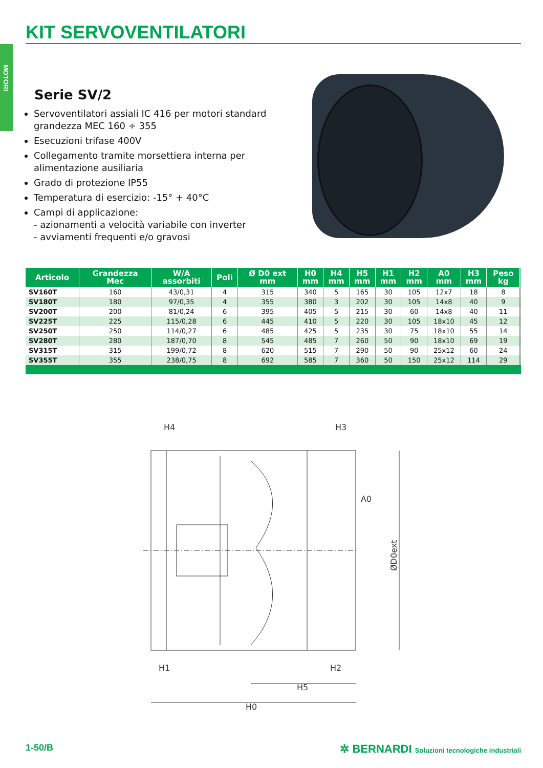KIT SERVOVENTILATORI
MOTORI
Serie SV/2
Servoventilatori assiali IC 416 per motori standard grandezza MEC 160 ÷ 355
Esecuzioni trifase 400V
Collegamento tramite morsettiera interna per alimentazione ausiliaria
Grado di protezione IP55
Temperatura di esercizio: -15° + 40°C
Campi di applicazione:
- azionamenti a velocità variabile con inverter
- avviamenti frequenti e/o gravosi
| Articolo | Grandezza Mec | W/A assorbiti | Poli | Ø D0 ext mm | H0 mm | H4 mm | H5 mm | H1 mm | H2 mm | A0 mm | H3 mm | Peso kg | |
| --- | --- | --- | --- | --- | --- | --- | --- | --- | --- | --- | --- | --- | --- |
| SV160T | 160 | 43/0,31 | 4 | 315 | 340 | 5 | 165 | 30 | 105 | 12x7 | 18 | 8 | |
| SV180T | 180 | 97/0,35 | 4 | 355 | 380 | 3 | 202 | 30 | 105 | 14x8 | 40 | 9 | |
| SV200T | 200 | 81/0,24 | 6 | 395 | 405 | 5 | 215 | 30 | 60 | 14x8 | 40 | 11 | |
| SV225T | 225 | 115/0,28 | 6 | 445 | 410 | 5 | 220 | 30 | 105 | 18x10 | 45 | 12 | |
| SV250T | 250 | 114/0,27 | 6 | 485 | 425 | 5 | 235 | 30 | 75 | 18x10 | 55 | 14 | |
| SV280T | 280 | 187/0,70 | 8 | 545 | 485 | 7 | 260 | 50 | 90 | 18x10 | 69 | 19 | |
| SV315T | 315 | 199/0,72 | 8 | 620 | 515 | 7 | 290 | 50 | 90 | 25x12 | 60 | 24 | |
| SV355T | 355 | 238/0,75 | 8 | 692 | 585 | 7 | 360 | 50 | 150 | 25x12 | 114 | 29 | |
H4
H3
A0
H1
H2
H5
H0
ØD0ext
1-50/B
✲ BERNARDI Soluzioni tecnologiche industriali